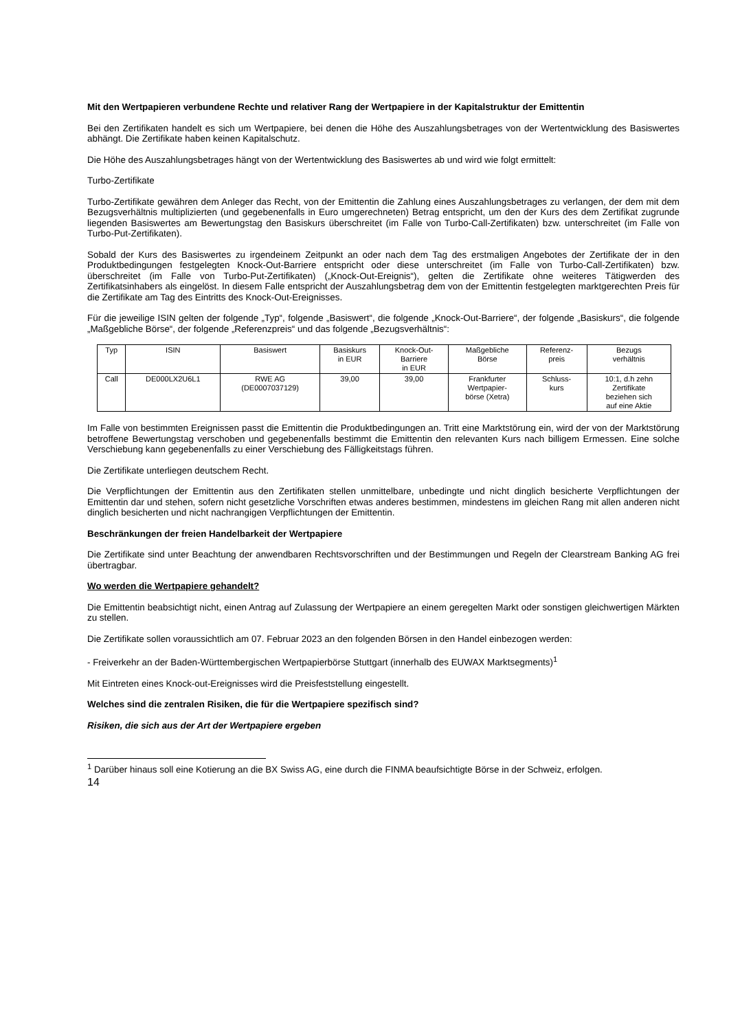Mit den Wertpapieren verbundene Rechte und relativer Rang der Wertpapiere in der Kapitalstruktur der Emittentin
Bei den Zertifikaten handelt es sich um Wertpapiere, bei denen die Höhe des Auszahlungsbetrages von der Wertentwicklung des Basiswertes abhängt. Die Zertifikate haben keinen Kapitalschutz.
Die Höhe des Auszahlungsbetrages hängt von der Wertentwicklung des Basiswertes ab und wird wie folgt ermittelt:
Turbo-Zertifikate
Turbo-Zertifikate gewähren dem Anleger das Recht, von der Emittentin die Zahlung eines Auszahlungsbetrages zu verlangen, der dem mit dem Bezugsverhältnis multiplizierten (und gegebenenfalls in Euro umgerechneten) Betrag entspricht, um den der Kurs des dem Zertifikat zugrunde liegenden Basiswertes am Bewertungstag den Basiskurs überschreitet (im Falle von Turbo-Call-Zertifikaten) bzw. unterschreitet (im Falle von Turbo-Put-Zertifikaten).
Sobald der Kurs des Basiswertes zu irgendeinem Zeitpunkt an oder nach dem Tag des erstmaligen Angebotes der Zertifikate der in den Produktbedingungen festgelegten Knock-Out-Barriere entspricht oder diese unterschreitet (im Falle von Turbo-Call-Zertifikaten) bzw. überschreitet (im Falle von Turbo-Put-Zertifikaten) („Knock-Out-Ereignis“), gelten die Zertifikate ohne weiteres Tätigwerden des Zertifikatsinhabers als eingelöst. In diesem Falle entspricht der Auszahlungsbetrag dem von der Emittentin festgelegten marktgerechten Preis für die Zertifikate am Tag des Eintritts des Knock-Out-Ereignisses.
Für die jeweilige ISIN gelten der folgende „Typ“, folgende „Basiswert“, die folgende „Knock-Out-Barriere“, der folgende „Basiskurs“, die folgende „Maßgebliche Börse“, der folgende „Referenzpreis“ und das folgende „Bezugsverhältnis“:
| Typ | ISIN | Basiswert | Basiskurs in EUR | Knock-Out- Barriere in EUR | Maßgebliche Börse | Referenz- preis | Bezugs verhältnis |
| Call | DE000LX2U6L1 | RWE AG (DE0007037129) | 39,00 | 39,00 | Frankfurter Wertpapier- börse (Xetra) | Schluss- kurs | 10:1, d.h zehn Zertifikate beziehen sich auf eine Aktie |
Im Falle von bestimmten Ereignissen passt die Emittentin die Produktbedingungen an. Tritt eine Marktstörung ein, wird der von der Marktstörung betroffene Bewertungstag verschoben und gegebenenfalls bestimmt die Emittentin den relevanten Kurs nach billigem Ermessen. Eine solche Verschiebung kann gegebenenfalls zu einer Verschiebung des Fälligkeitstags führen.
Die Zertifikate unterliegen deutschem Recht.
Die Verpflichtungen der Emittentin aus den Zertifikaten stellen unmittelbare, unbedingte und nicht dinglich besicherte Verpflichtungen der Emittentin dar und stehen, sofern nicht gesetzliche Vorschriften etwas anderes bestimmen, mindestens im gleichen Rang mit allen anderen nicht dinglich besicherten und nicht nachrangigen Verpflichtungen der Emittentin.
Beschränkungen der freien Handelbarkeit der Wertpapiere
Die Zertifikate sind unter Beachtung der anwendbaren Rechtsvorschriften und der Bestimmungen und Regeln der Clearstream Banking AG frei übertragbar.
Wo werden die Wertpapiere gehandelt?
Die Emittentin beabsichtigt nicht, einen Antrag auf Zulassung der Wertpapiere an einem geregelten Markt oder sonstigen gleichwertigen Märkten zu stellen.
Die Zertifikate sollen voraussichtlich am 07. Februar 2023 an den folgenden Börsen in den Handel einbezogen werden:
- Freiverkehr an der Baden-Württembergischen Wertpapierbörse Stuttgart (innerhalb des EUWAX Marktsegments)<sup>1</sup>
Mit Eintreten eines Knock-out-Ereignisses wird die Preisfeststellung eingestellt.
Welches sind die zentralen Risiken, die für die Wertpapiere spezifisch sind?
Risiken, die sich aus der Art der Wertpapiere ergeben
<sup>1</sup> Darüber hinaus soll eine Kotierung an die BX Swiss AG, eine durch die FINMA beaufsichtigte Börse in der Schweiz, erfolgen.
14